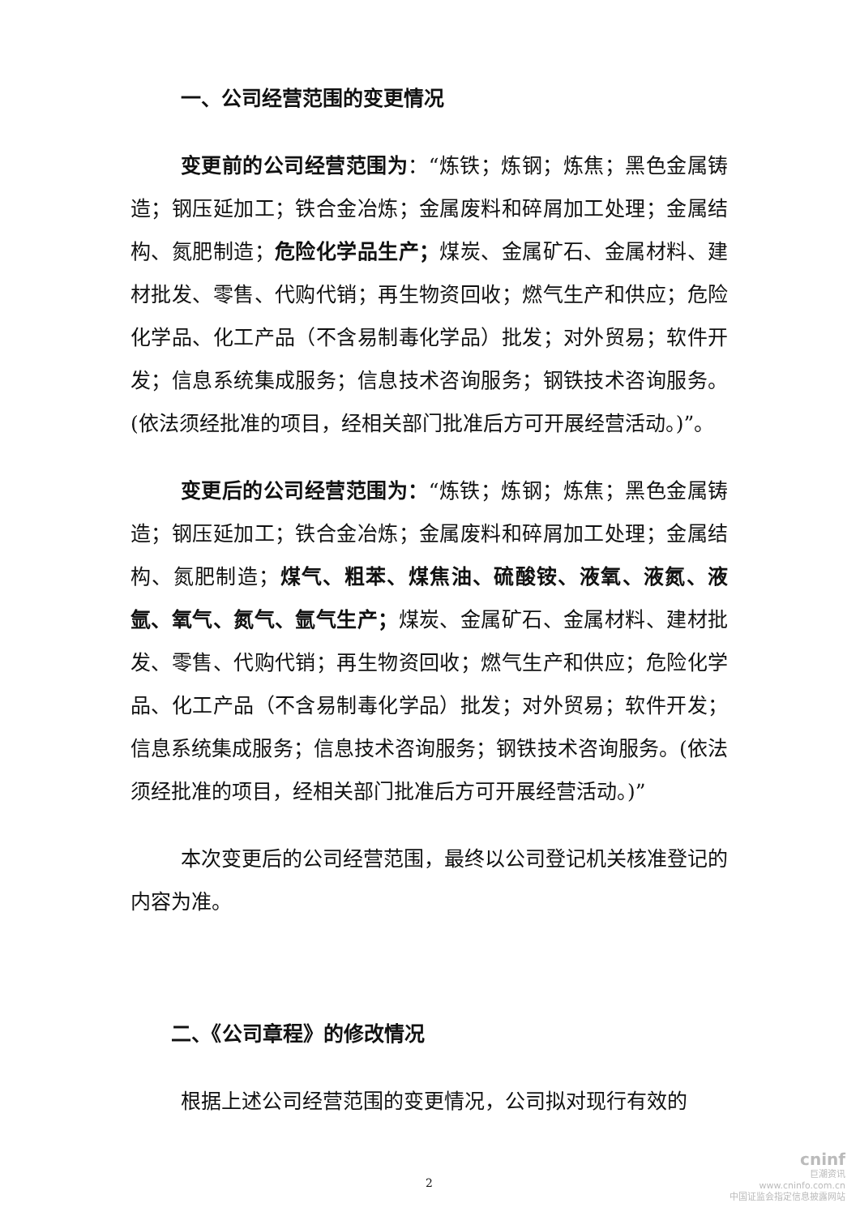一、公司经营范围的变更情况
变更前的公司经营范围为：“炼铁；炼钢；炼焦；黑色金属铸造；钢压延加工；铁合金冶炼；金属废料和碎屑加工处理；金属结构、氮肥制造；危险化学品生产；煤炭、金属矿石、金属材料、建材批发、零售、代购代销；再生物资回收；燃气生产和供应；危险化学品、化工产品（不含易制毒化学品）批发；对外贸易；软件开发；信息系统集成服务；信息技术咨询服务；钢铁技术咨询服务。(依法须经批准的项目，经相关部门批准后方可开展经营活动。)”。
变更后的公司经营范围为：“炼铁；炼钢；炼焦；黑色金属铸造；钢压延加工；铁合金冶炼；金属废料和碎屑加工处理；金属结构、氮肥制造；煤气、粗苯、煤焦油、硫酸铵、液氧、液氮、液氩、氧气、氮气、氩气生产；煤炭、金属矿石、金属材料、建材批发、零售、代购代销；再生物资回收；燃气生产和供应；危险化学品、化工产品（不含易制毒化学品）批发；对外贸易；软件开发；信息系统集成服务；信息技术咨询服务；钢铁技术咨询服务。(依法须经批准的项目，经相关部门批准后方可开展经营活动。)”
本次变更后的公司经营范围，最终以公司登记机关核准登记的内容为准。
二、《公司章程》的修改情况
根据上述公司经营范围的变更情况，公司拟对现行有效的
2
cninf
巨潮资讯
www.cninfo.com.cn
中国证监会指定信息披露网站